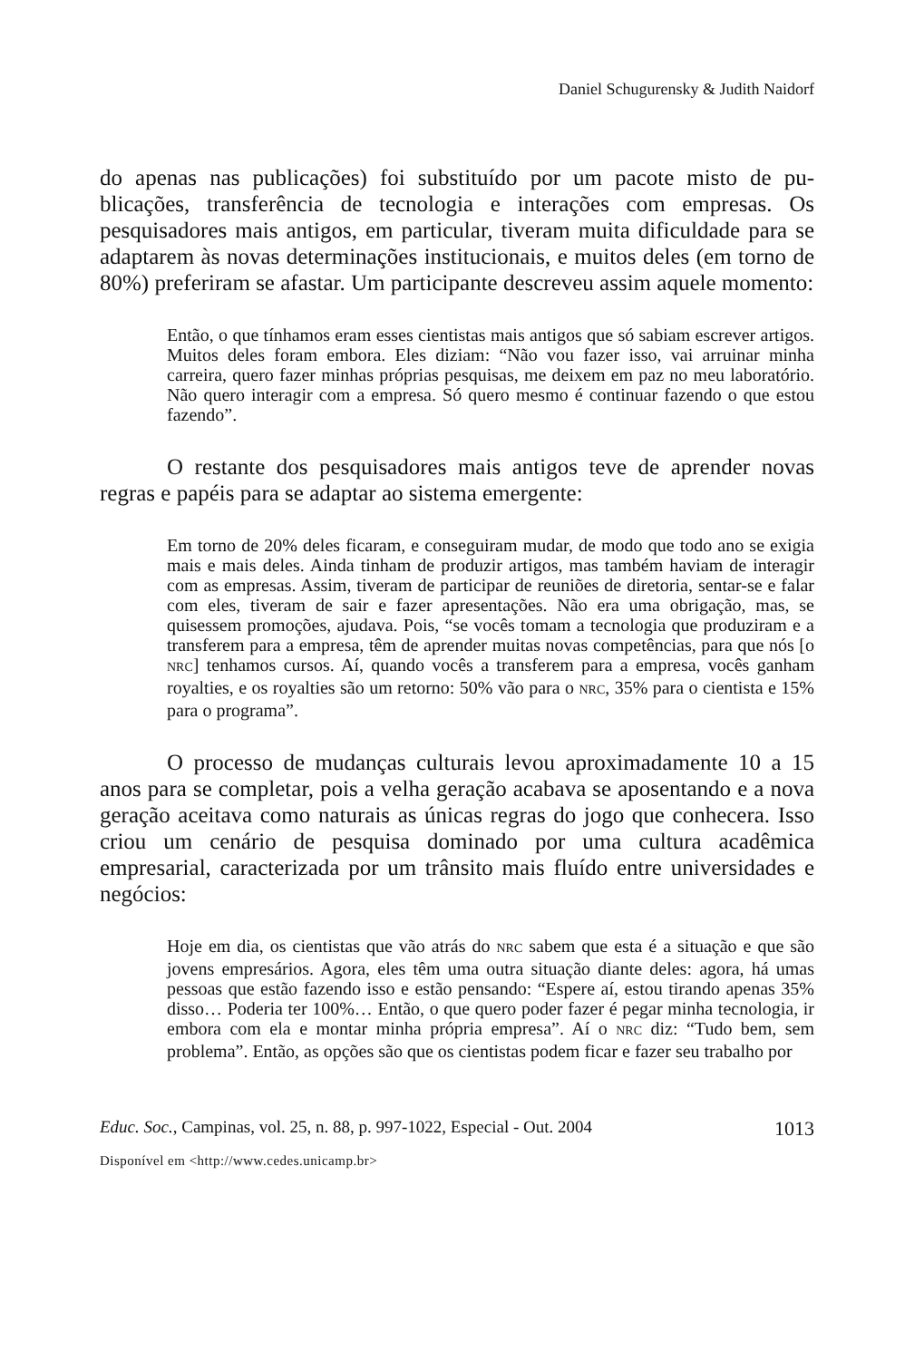Daniel Schugurensky & Judith Naidorf
do apenas nas publicações) foi substituído por um pacote misto de pu­blicações, transferência de tecnologia e interações com empresas. Os pesquisadores mais antigos, em particular, tiveram muita dificuldade para se adaptarem às novas determinações institucionais, e muitos de­les (em torno de 80%) preferiram se afastar. Um participante descre­veu assim aquele momento:
Então, o que tínhamos eram esses cientistas mais antigos que só sabiam escrever artigos. Muitos deles foram embora. Eles diziam: “Não vou fa­zer isso, vai arruinar minha carreira, quero fazer minhas próprias pesqui­sas, me deixem em paz no meu laboratório. Não quero interagir com a empresa. Só quero mesmo é continuar fazendo o que estou fazendo”.
O restante dos pesquisadores mais antigos teve de aprender no­vas regras e papéis para se adaptar ao sistema emergente:
Em torno de 20% deles ficaram, e conseguiram mudar, de modo que todo ano se exigia mais e mais deles. Ainda tinham de produzir artigos, mas também haviam de interagir com as empresas. Assim, tiveram de participar de reuniões de diretoria, sentar-se e falar com eles, tiveram de sair e fazer apresentações. Não era uma obrigação, mas, se quisessem pro­moções, ajudava. Pois, “se vocês tomam a tecnologia que produziram e a transferem para a empresa, têm de aprender muitas novas competências, para que nós [o NRC] tenhamos cursos. Aí, quando vocês a transferem para a empresa, vocês ganham royalties, e os royalties são um retorno: 50% vão para o NRC, 35% para o cientista e 15% para o programa”.
O processo de mudanças culturais levou aproximadamente 10 a 15 anos para se completar, pois a velha geração acabava se aposentando e a nova geração aceitava como naturais as únicas regras do jogo que conhecera. Isso criou um cenário de pesquisa dominado por uma cul­tura acadêmica empresarial, caracterizada por um trânsito mais fluído entre universidades e negócios:
Hoje em dia, os cientistas que vão atrás do NRC sabem que esta é a situação e que são jovens empresários. Agora, eles têm uma outra situação diante deles: agora, há umas pessoas que estão fazendo isso e estão pensando: “Es­pere aí, estou tirando apenas 35% disso… Poderia ter 100%… Então, o que quero poder fazer é pegar minha tecnologia, ir embora com ela e mon­tar minha própria empresa”. Aí o NRC diz: “Tudo bem, sem problema”. En­tão, as opções são que os cientistas podem ficar e fazer seu trabalho por
Educ. Soc., Campinas, vol. 25, n. 88, p. 997-1022, Especial - Out. 2004 1013
Disponível em <http://www.cedes.unicamp.br>